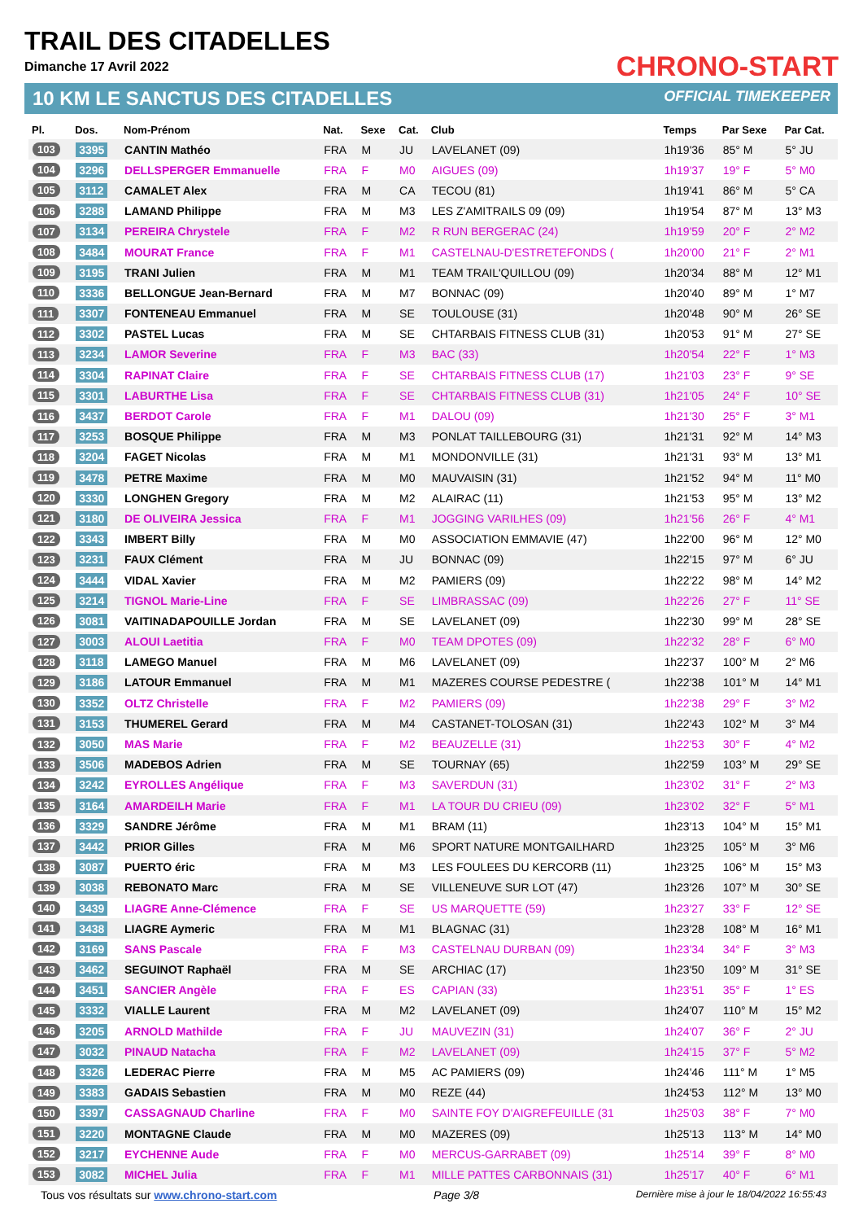TRAIL DES CITADELLES
Dimanche 17 Avril 2022
10 KM LE SANCTUS DES CITADELLES
CHRONO-START
OFFICIAL TIMEKEEPER
| Pl. | Dos. | Nom-Prénom | Nat. | Sexe | Cat. | Club | Temps | Par Sexe | Par Cat. |
| --- | --- | --- | --- | --- | --- | --- | --- | --- | --- |
| 103 | 3395 | CANTIN Mathéo | FRA | M | JU | LAVELANET (09) | 1h19'36 | 85° M | 5° JU |
| 104 | 3296 | DELLSPERGER Emmanuelle | FRA | F | M0 | AIGUES (09) | 1h19'37 | 19° F | 5° M0 |
| 105 | 3112 | CAMALET Alex | FRA | M | CA | TECOU (81) | 1h19'41 | 86° M | 5° CA |
| 106 | 3288 | LAMAND Philippe | FRA | M | M3 | LES Z'AMITRAILS 09 (09) | 1h19'54 | 87° M | 13° M3 |
| 107 | 3134 | PEREIRA Chrystele | FRA | F | M2 | R RUN BERGERAC (24) | 1h19'59 | 20° F | 2° M2 |
| 108 | 3484 | MOURAT France | FRA | F | M1 | CASTELNAU-D'ESTRETEFONDS ( | 1h20'00 | 21° F | 2° M1 |
| 109 | 3195 | TRANI Julien | FRA | M | M1 | TEAM TRAIL'QUILLOU (09) | 1h20'34 | 88° M | 12° M1 |
| 110 | 3336 | BELLONGUE Jean-Bernard | FRA | M | M7 | BONNAC (09) | 1h20'40 | 89° M | 1° M7 |
| 111 | 3307 | FONTENEAU Emmanuel | FRA | M | SE | TOULOUSE (31) | 1h20'48 | 90° M | 26° SE |
| 112 | 3302 | PASTEL Lucas | FRA | M | SE | CHTARBAIS FITNESS CLUB (31) | 1h20'53 | 91° M | 27° SE |
| 113 | 3234 | LAMOR Severine | FRA | F | M3 | BAC (33) | 1h20'54 | 22° F | 1° M3 |
| 114 | 3304 | RAPINAT Claire | FRA | F | SE | CHTARBAIS FITNESS CLUB (17) | 1h21'03 | 23° F | 9° SE |
| 115 | 3301 | LABURTHE Lisa | FRA | F | SE | CHTARBAIS FITNESS CLUB (31) | 1h21'05 | 24° F | 10° SE |
| 116 | 3437 | BERDOT Carole | FRA | F | M1 | DALOU (09) | 1h21'30 | 25° F | 3° M1 |
| 117 | 3253 | BOSQUE Philippe | FRA | M | M3 | PONLAT TAILLEBOURG (31) | 1h21'31 | 92° M | 14° M3 |
| 118 | 3204 | FAGET Nicolas | FRA | M | M1 | MONDONVILLE (31) | 1h21'31 | 93° M | 13° M1 |
| 119 | 3478 | PETRE Maxime | FRA | M | M0 | MAUVAISIN (31) | 1h21'52 | 94° M | 11° M0 |
| 120 | 3330 | LONGHEN Gregory | FRA | M | M2 | ALAIRAC (11) | 1h21'53 | 95° M | 13° M2 |
| 121 | 3180 | DE OLIVEIRA Jessica | FRA | F | M1 | JOGGING VARILHES (09) | 1h21'56 | 26° F | 4° M1 |
| 122 | 3343 | IMBERT Billy | FRA | M | M0 | ASSOCIATION EMMAVIE (47) | 1h22'00 | 96° M | 12° M0 |
| 123 | 3231 | FAUX Clément | FRA | M | JU | BONNAC (09) | 1h22'15 | 97° M | 6° JU |
| 124 | 3444 | VIDAL Xavier | FRA | M | M2 | PAMIERS (09) | 1h22'22 | 98° M | 14° M2 |
| 125 | 3214 | TIGNOL Marie-Line | FRA | F | SE | LIMBRASSAC (09) | 1h22'26 | 27° F | 11° SE |
| 126 | 3081 | VAITINADAPOUILLE Jordan | FRA | M | SE | LAVELANET (09) | 1h22'30 | 99° M | 28° SE |
| 127 | 3003 | ALOUI Laetitia | FRA | F | M0 | TEAM DPOTES (09) | 1h22'32 | 28° F | 6° M0 |
| 128 | 3118 | LAMEGO Manuel | FRA | M | M6 | LAVELANET (09) | 1h22'37 | 100° M | 2° M6 |
| 129 | 3186 | LATOUR Emmanuel | FRA | M | M1 | MAZERES COURSE PEDESTRE ( | 1h22'38 | 101° M | 14° M1 |
| 130 | 3352 | OLTZ Christelle | FRA | F | M2 | PAMIERS (09) | 1h22'38 | 29° F | 3° M2 |
| 131 | 3153 | THUMEREL Gerard | FRA | M | M4 | CASTANET-TOLOSAN (31) | 1h22'43 | 102° M | 3° M4 |
| 132 | 3050 | MAS Marie | FRA | F | M2 | BEAUZELLE (31) | 1h22'53 | 30° F | 4° M2 |
| 133 | 3506 | MADEBOS Adrien | FRA | M | SE | TOURNAY (65) | 1h22'59 | 103° M | 29° SE |
| 134 | 3242 | EYROLLES Angélique | FRA | F | M3 | SAVERDUN (31) | 1h23'02 | 31° F | 2° M3 |
| 135 | 3164 | AMARDEILH Marie | FRA | F | M1 | LA TOUR DU CRIEU (09) | 1h23'02 | 32° F | 5° M1 |
| 136 | 3329 | SANDRE Jérôme | FRA | M | M1 | BRAM (11) | 1h23'13 | 104° M | 15° M1 |
| 137 | 3442 | PRIOR Gilles | FRA | M | M6 | SPORT NATURE MONTGAILHARD | 1h23'25 | 105° M | 3° M6 |
| 138 | 3087 | PUERTO éric | FRA | M | M3 | LES FOULEES DU KERCORB (11) | 1h23'25 | 106° M | 15° M3 |
| 139 | 3038 | REBONATO Marc | FRA | M | SE | VILLENEUVE SUR LOT (47) | 1h23'26 | 107° M | 30° SE |
| 140 | 3439 | LIAGRE Anne-Clémence | FRA | F | SE | US MARQUETTE (59) | 1h23'27 | 33° F | 12° SE |
| 141 | 3438 | LIAGRE Aymeric | FRA | M | M1 | BLAGNAC (31) | 1h23'28 | 108° M | 16° M1 |
| 142 | 3169 | SANS Pascale | FRA | F | M3 | CASTELNAU DURBAN (09) | 1h23'34 | 34° F | 3° M3 |
| 143 | 3462 | SEGUINOT Raphaël | FRA | M | SE | ARCHIAC (17) | 1h23'50 | 109° M | 31° SE |
| 144 | 3451 | SANCIER Angèle | FRA | F | ES | CAPIAN (33) | 1h23'51 | 35° F | 1° ES |
| 145 | 3332 | VIALLE Laurent | FRA | M | M2 | LAVELANET (09) | 1h24'07 | 110° M | 15° M2 |
| 146 | 3205 | ARNOLD Mathilde | FRA | F | JU | MAUVEZIN (31) | 1h24'07 | 36° F | 2° JU |
| 147 | 3032 | PINAUD Natacha | FRA | F | M2 | LAVELANET (09) | 1h24'15 | 37° F | 5° M2 |
| 148 | 3326 | LEDERAC Pierre | FRA | M | M5 | AC PAMIERS (09) | 1h24'46 | 111° M | 1° M5 |
| 149 | 3383 | GADAIS Sebastien | FRA | M | M0 | REZE (44) | 1h24'53 | 112° M | 13° M0 |
| 150 | 3397 | CASSAGNAUD Charline | FRA | F | M0 | SAINTE FOY D'AIGREFEUILLE (31 | 1h25'03 | 38° F | 7° M0 |
| 151 | 3220 | MONTAGNE Claude | FRA | M | M0 | MAZERES (09) | 1h25'13 | 113° M | 14° M0 |
| 152 | 3217 | EYCHENNE Aude | FRA | F | M0 | MERCUS-GARRABET (09) | 1h25'14 | 39° F | 8° M0 |
| 153 | 3082 | MICHEL Julia | FRA | F | M1 | MILLE PATTES CARBONNAIS (31) | 1h25'17 | 40° F | 6° M1 |
Tous vos résultats sur www.chrono-start.com Page 3/8 Dernière mise à jour le 18/04/2022 16:55:43